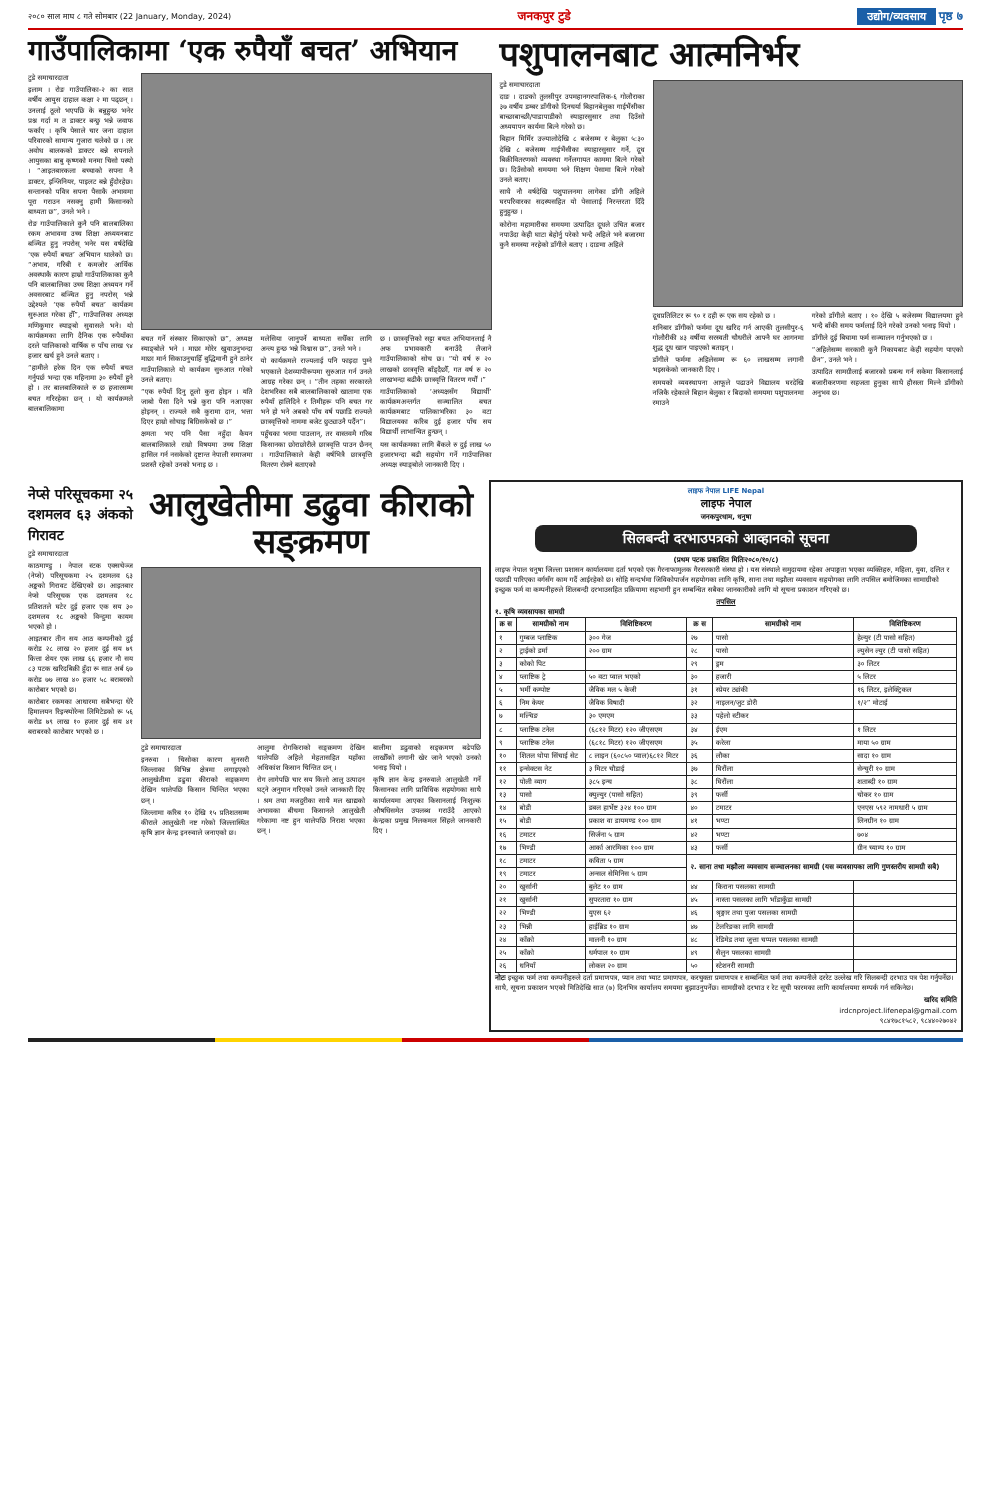२०८० साल माघ ८ गते सोमबार (22 January, Monday, 2024) जनकपुर टुडे उद्योग/व्यवसाय पृष्ठ ७
गाउँपालिकामा ‘एक रुपैयाँ बचत’ अभियान
टुडे समाचारदाता
इलाम । रोङ गाउँपालिका-२ का सात वर्षीय आयुस दाहाल कक्षा २ मा पढ्छन् । उनलाई ठूलो भएपछि के बन्नुहुन्छ भनेर प्रश्न गर्दा म त डाक्टर बन्छु भन्ने जवाफ फर्काए । कृषि पेसाले चार जना दाहाल परिवारको सामान्य गुजारा चलेको छ । तर अवोध बालकको डाक्टर बन्ने सपनाले आयुसका बाबु कृष्णको मनमा चिसो पस्यो । “आइतबारकला बच्चाको सपना नै डाक्टर, इन्जिनियर, पाइलट बन्ने हुँदोरहेछ। सन्तानको पवित्र सपना पैसाकै अभावमा पूरा गराउन नसक्नु हामी किसानको बाध्यता छ”, उनले भने ।
रोङ गाउँपालिकाले कुनै पनि बालबालिका रकम अभावमा उच्च शिक्षा अध्ययनबाट बञ्चित हुनु नपरोस् भनेर यस वर्षदेखि ‘एक रुपैयाँ बचत’ अभियान थालेको छ। “अभाव, गरिबी र कमजोर आर्थिक अवस्थाकै कारण हाम्रो गाउँपालिकाका कुनै पनि बालबालिका उच्च शिक्षा अध्ययन गर्ने अवसरबाट बञ्चित हुनु नपरोस् भन्ने उद्देश्यले ‘एक रुपैयाँ बचत’ कार्यक्रम सुरुआत गरेका हौँ”, गाउँपालिका अध्यक्ष मणिकुमार स्याङ्बो सुवासले भने। यो कार्यक्रमका लागि दैनिक एक रुपैयाँका दरले पालिकाको वार्षिक रु पाँच लाख ९४ हजार खर्च हुने उनले बताए ।
“हामीले हरेक दिन एक रुपैयाँ बचत गर्नुपर्छ भन्दा एक महिनामा ३० रुपैयाँ हुने हो । तर बालबालिकाले रु छ हजारसम्म बचत गरिरहेका छन् । यो कार्यक्रमले बालबालिकामा
बचत गर्ने संस्कार सिकाएको छ”, अध्यक्ष स्याङ्बोले भने । माछा मोरेर खुवाउनुभन्दा माछा मार्न सिकाउनुचाहिँ बुद्धिमानी हुने ठानेर गाउँपालिकाले यो कार्यक्रम सुरुआत गरेको उनले बताए।
“एक रुपैयाँ दिनु ठूलो कुरा होइन । यति जाबो पैसा दिने भन्ने कुरा पनि नआएका होइनन् । राज्यले सबै कुरामा दान, भत्ता दिएर हाम्रो सोचाइ बिग्रिसकेको छ ।”
क्षमता भए पनि पैसा नहुँदा कैयन बालबालिकाले राम्रो विषयमा उच्च शिक्षा हासिल गर्न नसकेको दृष्टान्त नेपाली समाजमा प्रशस्तै रहेको उनको भनाइ छ ।
मलेसिया जानुपर्ने बाध्यता सधैँका लागि अन्त्य हुन्छ भन्ने विश्वास छ”, उनले भने ।
यो कार्यक्रमले राज्यलाई पनि फाइदा पुग्ने भएकाले देशव्यापीरूपमा सुरुआत गर्न उनले आग्रह गरेका छन् । “तीन तहका सरकारले देशभरिका सबै बालबालिकाको खातामा एक रुपैयाँ हालिदिने र तिमीहरू पनि बचत गर भने हो भने अबको पाँच वर्ष पछाडि राज्यले छात्रवृत्तिको नाममा बजेट छुट्याउनै पर्दैन”।
पहुँचका भरमा पाउलान्, तर वास्तवमै गरिब किसानका छोराछोरीले छात्रवृत्ति पाउन छैनन् । गाउँपालिकाले केही वर्षभित्रै छात्रवृत्ति वितरण रोक्ने बताएको
छ । छात्रवृत्तिको सट्टा बचत अभियानलाई नै अफ प्रभावकारी बनाउँदै लैजाने गाउँपालिकाको सोच छ। “यो वर्ष रु २० लाखको छात्रवृत्ति बाँड्दैछौँ, गत वर्ष रु २० लाखभन्दा बढीकै छात्रवृत्ति वितरण गर्यौं ।”
गाउँपालिकाको ‘अध्यक्षसँग विद्यार्थी’ कार्यक्रमअन्तर्गत सञ्चालित बचत कार्यक्रमबाट पालिकाभरिका ३० वटा विद्यालयका करिब दुई हजार पाँच सय विद्यार्थी लाभान्वित हुन्छन् ।
यस कार्यक्रमका लागि बैंकले रु दुई लाख ५० हजारभन्दा बढी सहयोग गर्ने गाउँपालिका अध्यक्ष स्याङ्बोले जानकारी दिए ।
पशुपालनबाट आत्मनिर्भर
टुडे समाचारदाता
दाङ । दाङको तुलसीपुर उपमहानगरपालिक-६ गोलौराका ३७ वर्षीय डम्बर डाँगीको दिनचर्या बिहानबेलुका गाईभैंसीका बाच्छाबाच्छी/पाडापाडीको स्याहारसुसार तथा दिउँसो अध्ययापन कार्यमा बित्ने गरेको छ।
बिहान मिर्मिर उज्यालोदेखि ८ बजेसम्म र बेलुका ५:३० देखि ८ बजेसम्म गाईभैंसीका स्याहारसुसार गर्ने, दूध बिक्रीवितरणको व्यवस्था गर्नेलगायत काममा बित्ने गरेको छ। दिउँसोको समयमा भने शिक्षण पेसामा बित्ने गरेको उनले बताए।
साथै नौ वर्षदेखि पशुपालनमा लागेका डाँगी अहिले घरपरिवारका सदस्यसहित यो पेसालाई निरन्तरता दिँदै हुनुहुन्छ ।
कोरोना महामारीका समयमा उत्पादित दूधले उचित बजार नपाउँदा केही घाटा बेहोर्नु परेको भन्दै अहिले भने बजारमा कुनै समस्या नरहेको डाँगीले बताए । दाङमा अहिले
दूधप्रतिलिटर रू ९० र दही रू एक सय रहेको छ ।
शनिबार डाँगीको फर्ममा दूध खरिद गर्न आएकी तुलसीपुर-६ गोलौरीकी ४३ वर्षीया सरस्वती चौधरीले आफ्नै घर आगनमा शुद्ध दूध खान पाइएको बताइन् ।
डाँगीले फर्ममा अहिलेसम्म रू ६० लाखसम्म लगानी भइसकेको जानकारी दिए ।
समयको व्यवस्थापना आफूले पढाउने विद्यालय घरदेखि नजिकै रहेकाले बिहान बेलुका र बिदाको समयमा पशुपालनमा रमाउने
गरेको डाँगीले बताए । १० देखि ५ बजेसम्म विद्यालयमा हुने भन्दै बाँकी समय फर्मलाई दिने गरेको उनको भनाइ थियो ।
डाँगीले दुई बिघामा फर्म सञ्चालन गर्नुभएको छ ।
“अहिलेसम्म सरकारी कुनै निकायबाट केही सहयोग पाएको छैन”, उनले भने ।
उत्पादित सामग्रीलाई बजारको प्रबन्ध गर्न सकेमा किसानलाई बजारीकरणमा सहजता हुनुका साथै हौसला मिल्ने डाँगीको अनुभव छ।
नेप्से परिसूचकमा २५ दशमलव ६३ अंकको गिरावट
टुडे समाचारदाता
काठमाण्डु । नेपाल स्टक एक्सचेञ्ज (नेप्से) परिसूचकमा २५ दशमलव ६३ अङ्कको गिरावट देखिएको छ। आइतबार नेप्से परिसूचक एक दशमलव १८ प्रतिशतले घटेर दुई हजार एक सय ३० दशमलव १८ अङ्कको विन्दुमा कायम भएको हो ।
आइतबार तीन सय आठ कम्पनीको दुई करोड २८ लाख २० हजार दुई सय ७९ कित्ता शेयर एक लाख ६६ हजार नौ सय ८३ पटक खरिदबिक्री हुँदा रू सात अर्ब ६७ करोड ७७ लाख ४० हजार ५८ बराबरको कारोबार भएको छ।
कारोबार रकमका आधारमा सबैभन्दा धेरै हिमालयन रिइन्स्योरेन्स लिमिटेडको रू ५६ करोड ७९ लाख १० हजार दुई सय ४१ बराबरको कारोबार भएको छ ।
आलुखेतीमा डढुवा कीराको सङ्क्रमण
टुडे समाचारदाता
इनरुवा । चिसोका कारण सुनसरी जिल्लाका विभिन्न क्षेत्रमा लगाइएको आलुखेतीमा डढुवा कीराको सङ्क्रमण देखिन थालेपछि किसान चिन्तित भएका छन् ।
जिल्लामा करिब १० देखि १५ प्रतिशतसम्म कीराले आलुखेती नष्ट गरेको जिल्लास्थित कृषि ज्ञान केन्द्र इनरुवाले जनाएको छ।
आलुमा रोगकिराको सङ्क्रमण देखिन थालेपछि अहिले मेहतासहित यहाँका अधिकांश किसान चिन्तित छन् ।
रोग लागेपछि चार सय किलो आलु उत्पादन घट्ने अनुमान गरिएको उनले जानकारी दिए । श्रम तथा मजदुरीका साथै मल खाद्यको अभावका बीचमा किसानले आलुखेती गरेकामा नष्ट हुन थालेपछि निराश भएका छन् ।
बालीमा डढुवाको सङ्क्रमण बढेपछि लाखौँको लगानी खेर जाने भएको उनको भनाइ थियो ।
कृषि ज्ञान केन्द्र इनरुवाले आलुखेती गर्ने किसानका लागि प्राविधिक सहयोगका साथै कार्यालयमा आएका किसानलाई निःशुल्क औषधिसमेत उपलब्ध गराउँदै आएको केन्द्रका प्रमुख निलकमल सिंहले जानकारी दिए ।
लाइफ नेपाल LIFE Nepal
लाइफ नेपाल
जनकपुरधाम, धनुषा
सिलबन्दी दरभाउपत्रको आव्हानको सूचना
(प्रथम पटक प्रकाशित मितिः२०८०/१०/८)
लाइफ नेपाल धनुषा जिल्ला प्रशासन कार्यालयमा दर्ता भएको एक गैरनाफामुलक गैरसरकारी संस्था हो । यस संस्थाले समुदायमा रहेका अपाङ्गता भएका व्यक्तिहरु, महिला, युवा, दलित र पछाडी पारिएका वर्गसँग काम गर्दै आईरहेको छ। सोहि सन्दर्भमा जिविकोपार्जन सहयोगका लागि कृषि, साना तथा मझौला व्यवसाय सहयोगका लागि तपसिल बमोजिमका सामाग्रीको इच्छुक फर्म वा कम्पनीहरुले शिलबन्दी दरभाउसहित प्रक्रियामा सहभागी हुन सम्बन्धित सबैका जानकारीको लागि यो सूचना प्रकाशन गरिएको छ।
तपसिल
१. कृषि व्यवसायका सामग्री
| क्र स | सामग्रीको नाम | विशिष्टिकरण | क्र स | सामग्रीको नाम | विशिष्टिकरण |
| --- | --- | --- | --- | --- | --- |
| १ | गुम्बज प्लाष्टिक | ३०० गेज | २७ | पासो | हेल्युर (टी पासो सहित) |
| २ | ट्राईको डर्मा | २०० ग्राम | २८ | पासो | ल्युसेन ल्युर (टी पासो सहित) |
| ३ | कोको पिट | | २९ | ड्रम | ३० लिटर |
| ४ | प्लाष्टिक ट्रे | ५० वटा प्वाल भएको | ३० | हजारी | ५ लिटर |
| ५ | भर्मी कम्पोष्ट | जैविक मल ५ केजी | ३१ | स्प्रेयर ट्यांकी | १६ लिटर, इलेक्ट्रिकल |
| ६ | निम केयर | जैविक विषादी | ३२ | नाइलन/जुट डोरी | १/२” मोटाई |
| ७ | मल्चिङ | ३० एमएम | ३३ | पहेलो स्टीकर | |
| ८ | प्लाष्टिक टनेल | (६८१२ मिटर) १२० जीएसएम | ३४ | ईएम | १ लिटर |
| ९ | प्लाष्टिक टनेल | (६८१८ मिटर) १२० जीएसएम | ३५ | करेला | माया ५० ग्राम |
| १० | शितल थोपा सिंचाई सेट | ८ लाइन (६०८५० प्वाल)६८१२ मिटर | ३६ | लौका | सादा १० ग्राम |
| ११ | इन्सेक्टस नेट | ३ मिटर चौडाई | ३७ | घिरौंला | सेन्चुरी १० ग्राम |
| १२ | पोली व्याग | ३८५ इन्च | ३८ | घिरौंला | शताब्दी १० ग्राम |
| १३ | पासो | क्युल्युर (पासो सहित) | ३९ | फर्सी | चोकर १० ग्राम |
| १४ | बोडी | डबल हार्भेष्ट ३२४ १०० ग्राम | ४० | टमाटर | एनएस ५९२ नामधारी ५ ग्राम |
| १५ | बोडी | प्रकाश वा डायमण्ड १०० ग्राम | ४१ | भण्टा | लिनग्रीन १० ग्राम |
| १६ | टमाटर | सिर्जना ५ ग्राम | ४२ | भण्टा | ७०४ |
| १७ | भिण्डी | आर्का आरमिका १०० ग्राम | ४३ | फर्सी | ग्रीन च्याम्प १० ग्राम |
| १८ | टमाटर | कविता ५ ग्राम | २. साना तथा मझौला व्यवसाय सञ्चालनका सामग्री (यस व्यवसायका लागि गुणस्तरीय सामग्री सबै) | | |
| १९ | टमाटर | अन्सल सेमिनिस ५ ग्राम | | | |
| २० | खुर्सानी | बुलेट १० ग्राम | ४४ | किराना पसलका सामग्री | |
| २१ | खुर्सानी | सुपरतारा १० ग्राम | ४५ | नास्ता पसलका लागि भाँडाकुँडा सामग्री | |
| २२ | भिण्डी | युएस ६२ | ४६ | श्रृङ्गार तथा पुजा पसलका सामग्री | |
| २३ | भिन्नी | हाईब्रिड १० ग्राम | ४७ | टेलरिङका लागि सामग्री | |
| २४ | काँक्रो | मालनी १० ग्राम | ४८ | रेडिमेड तथा जुत्ता चप्पल पसलका सामग्री | |
| २५ | काँक्रो | धर्मपाल १० ग्राम | ४९ | सैलुन पसलका सामग्री | |
| २६ | धनियाँ | लोकल २० ग्राम | ५० | स्टेशनरी सामग्री | |
नोटः इच्छुक फर्म तथा कम्पनीहरुले दर्ता प्रमाणपत्र, प्यान तथा भ्याट प्रमाणपत्र, करचुक्ता प्रमाणपत्र र सम्बन्धित फर्म तथा कम्पनीले दररेट उल्लेख गरि सिलबन्दी दरभाउ पत्र पेश गर्नुपर्नेछ। साथै, सूचना प्रकाशन भएको मितिदेखि सात (७) दिनभित्र कार्यालय समयमा बुझाउनुपर्नेछ। सामग्रीको दरभाउ र रेट सूची फारमका लागि कार्यालयमा सम्पर्क गर्न सकिनेछ।
खरिद समिति
irdcnproject.lifenepal@gmail.com
९८४१७८१५८२, ९८४४०२७०४२